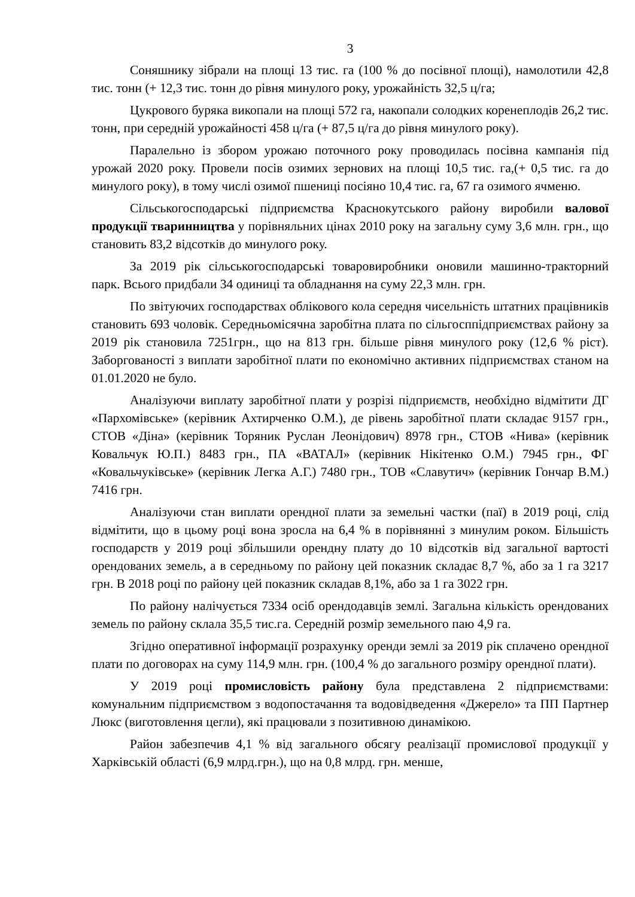3
Соняшнику зібрали на площі 13 тис. га (100 % до посівної площі), намолотили 42,8 тис. тонн (+ 12,3 тис. тонн до рівня минулого року, урожайність 32,5 ц/га;
Цукрового буряка викопали на площі 572 га, накопали солодких коренеплодів 26,2 тис. тонн, при середній урожайності 458 ц/га (+ 87,5 ц/га до рівня минулого року).
Паралельно із збором урожаю поточного року проводилась посівна кампанія під урожай 2020 року. Провели посів озимих зернових на площі 10,5 тис. га,(+ 0,5 тис. га до минулого року), в тому числі озимої пшениці посіяно 10,4 тис. га, 67 га озимого ячменю.
Сільськогосподарські підприємства Краснокутського району виробили валової продукції тваринництва у порівняльних цінах 2010 року на загальну суму 3,6 млн. грн., що становить 83,2 відсотків до минулого року.
За 2019 рік сільськогосподарські товаровиробники оновили машинно-тракторний парк. Всього придбали 34 одиниці та обладнання на суму 22,3 млн. грн.
По звітуючих господарствах облікового кола середня чисельність штатних працівників становить 693 чоловік. Середньомісячна заробітна плата по сільгосппідприємствах району за 2019 рік становила 7251грн., що на 813 грн. більше рівня минулого року (12,6 % ріст). Заборгованості з виплати заробітної плати по економічно активних підприємствах станом на 01.01.2020 не було.
Аналізуючи виплату заробітної плати у розрізі підприємств, необхідно відмітити ДГ «Пархомівське» (керівник Ахтирченко О.М.), де рівень заробітної плати складає 9157 грн., СТОВ «Діна» (керівник Торяник Руслан Леонідович) 8978 грн., СТОВ «Нива» (керівник Ковальчук Ю.П.) 8483 грн., ПА «ВАТАЛ» (керівник Нікітенко О.М.) 7945 грн., ФГ «Ковальчуківське» (керівник Легка А.Г.) 7480 грн., ТОВ «Славутич» (керівник Гончар В.М.) 7416 грн.
Аналізуючи стан виплати орендної плати за земельні частки (паї) в 2019 році, слід відмітити, що в цьому році вона зросла на 6,4 % в порівнянні з минулим роком. Більшість господарств у 2019 році збільшили орендну плату до 10 відсотків від загальної вартості орендованих земель, а в середньому по району цей показник складає 8,7 %, або за 1 га 3217 грн. В 2018 році по району цей показник складав 8,1%, або за 1 га 3022 грн.
По району налічується 7334 осіб орендодавців землі. Загальна кількість орендованих земель по району склала 35,5 тис.га. Середній розмір земельного паю 4,9 га.
Згідно оперативної інформації розрахунку оренди землі за 2019 рік сплачено орендної плати по договорах на суму 114,9 млн. грн. (100,4 % до загального розміру орендної плати).
У 2019 році промисловість району була представлена 2 підприємствами: комунальним підприємством з водопостачання та водовідведення «Джерело» та ПП Партнер Люкс (виготовлення цегли), які працювали з позитивною динамікою.
Район забезпечив 4,1 % від загального обсягу реалізації промислової продукції у Харківській області (6,9 млрд.грн.), що на 0,8 млрд. грн. менше,